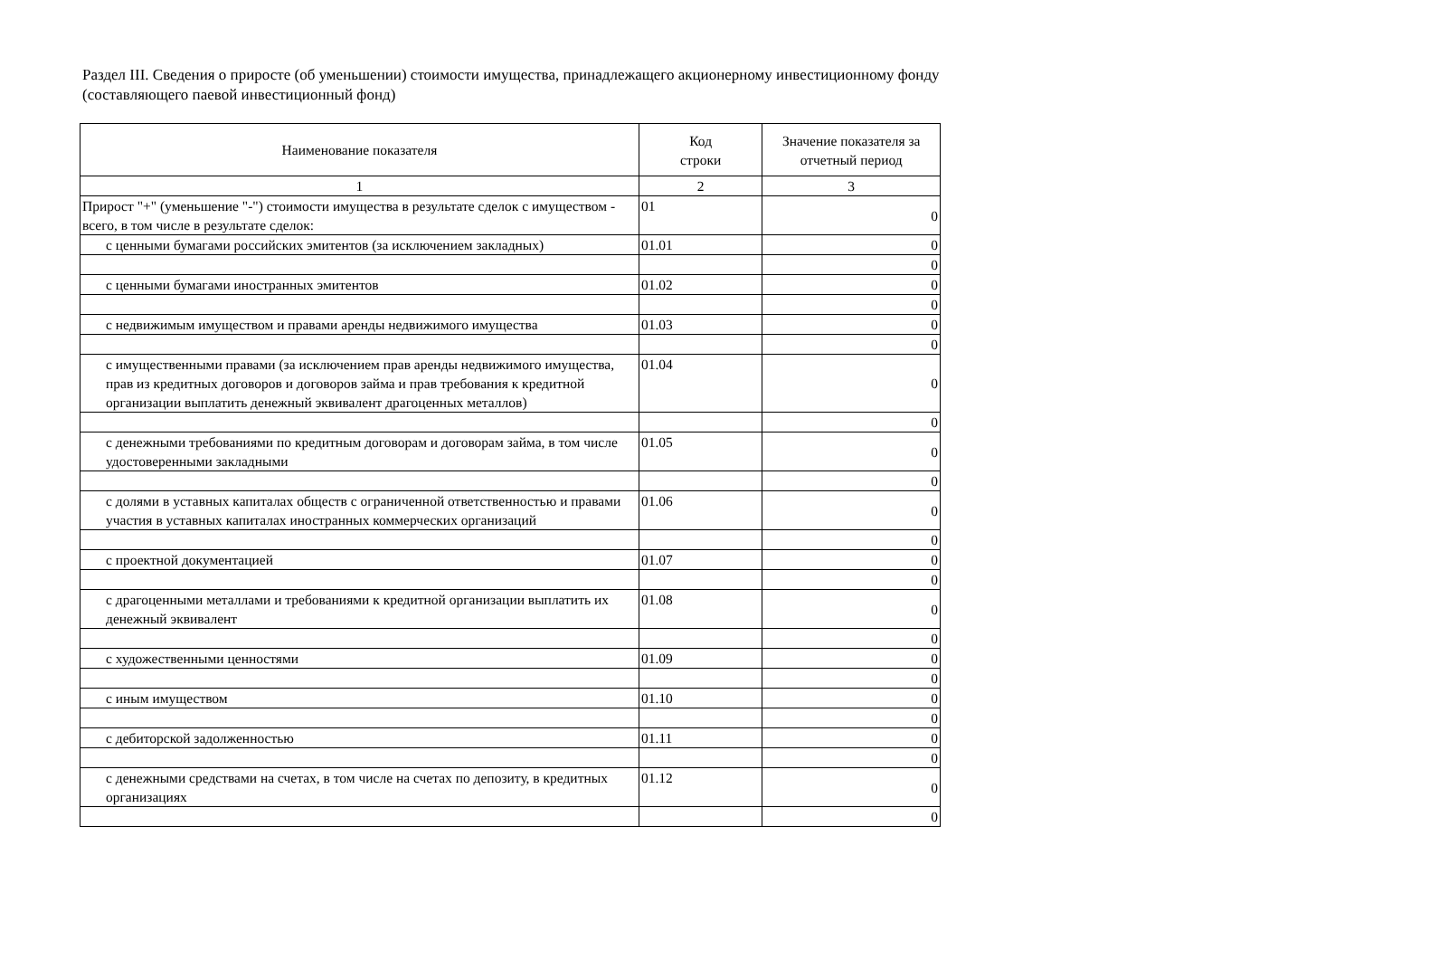Раздел III. Сведения о приросте (об уменьшении) стоимости имущества, принадлежащего акционерному инвестиционному фонду
(составляющего паевой инвестиционный фонд)
| Наименование показателя | Код строки | Значение показателя за отчетный период |
| --- | --- | --- |
| 1 | 2 | 3 |
| Прирост "+" (уменьшение "-") стоимости имущества в результате сделок с имуществом - всего, в том числе в результате сделок: | 01 | 0 |
| с ценными бумагами российских эмитентов (за исключением закладных) | 01.01 | 0 |
| | | 0 |
| с ценными бумагами иностранных эмитентов | 01.02 | 0 |
| | | 0 |
| с недвижимым имуществом и правами аренды недвижимого имущества | 01.03 | 0 |
| | | 0 |
| с имущественными правами (за исключением прав аренды недвижимого имущества, прав из кредитных договоров и договоров займа и прав требования к кредитной организации выплатить денежный эквивалент драгоценных металлов) | 01.04 | 0 |
| | | 0 |
| с денежными требованиями по кредитным договорам и договорам займа, в том числе удостоверенными закладными | 01.05 | 0 |
| | | 0 |
| с долями в уставных капиталах обществ с ограниченной ответственностью и правами участия в уставных капиталах иностранных коммерческих организаций | 01.06 | 0 |
| | | 0 |
| с проектной документацией | 01.07 | 0 |
| | | 0 |
| с драгоценными металлами и требованиями к кредитной организации выплатить их денежный эквивалент | 01.08 | 0 |
| | | 0 |
| с художественными ценностями | 01.09 | 0 |
| | | 0 |
| с иным имуществом | 01.10 | 0 |
| | | 0 |
| с дебиторской задолженностью | 01.11 | 0 |
| | | 0 |
| с денежными средствами на счетах, в том числе на счетах по депозиту, в кредитных организациях | 01.12 | 0 |
| | | 0 |